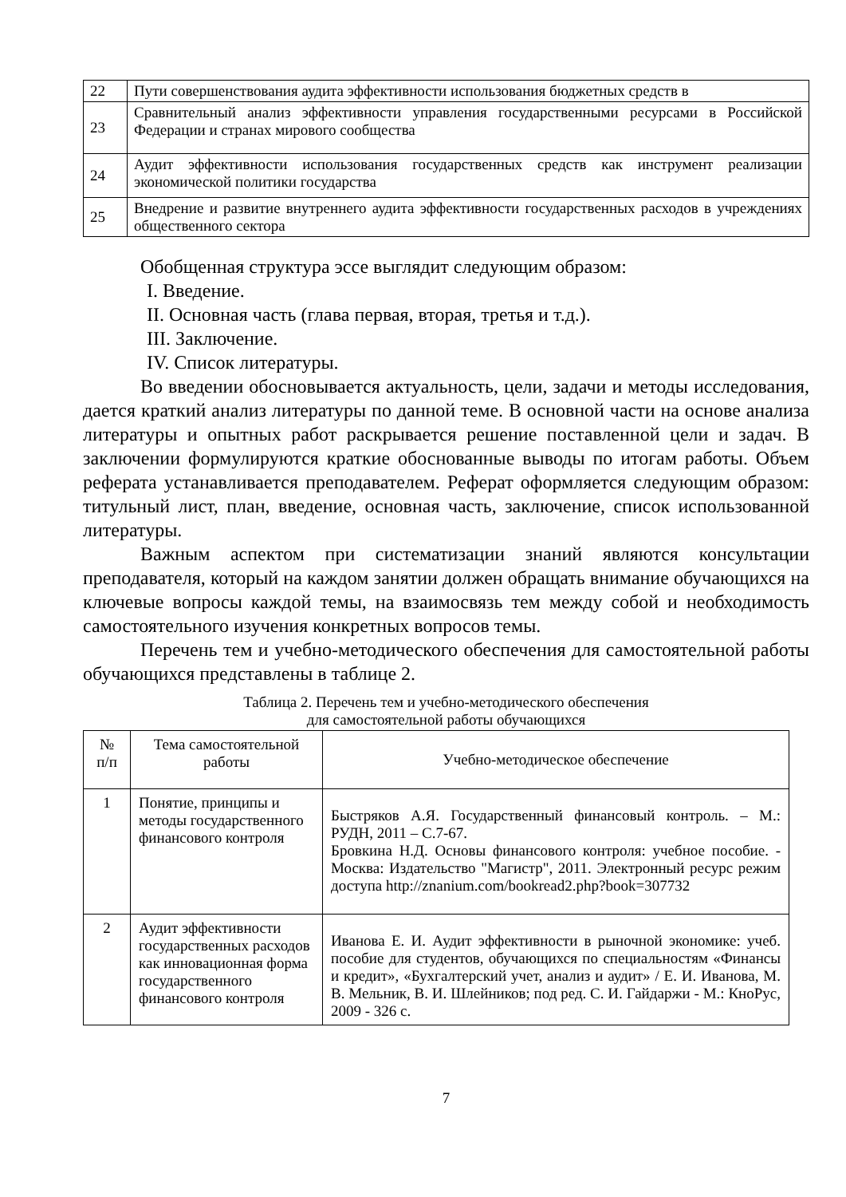| 22 | Пути совершенствования аудита эффективности использования бюджетных средств в |
| 23 | Сравнительный анализ эффективности управления государственными ресурсами в Российской Федерации и странах мирового сообщества |
| 24 | Аудит эффективности использования государственных средств как инструмент реализации экономической политики государства |
| 25 | Внедрение и развитие внутреннего аудита эффективности государственных расходов в учреждениях общественного сектора |
Обобщенная структура эссе выглядит следующим образом:
I. Введение.
II. Основная часть (глава первая, вторая, третья и т.д.).
III. Заключение.
IV. Список литературы.
Во введении обосновывается актуальность, цели, задачи и методы исследования, дается краткий анализ литературы по данной теме. В основной части на основе анализа литературы и опытных работ раскрывается решение поставленной цели и задач. В заключении формулируются краткие обоснованные выводы по итогам работы. Объем реферата устанавливается преподавателем. Реферат оформляется следующим образом: титульный лист, план, введение, основная часть, заключение, список использованной литературы.
Важным аспектом при систематизации знаний являются консультации преподавателя, который на каждом занятии должен обращать внимание обучающихся на ключевые вопросы каждой темы, на взаимосвязь тем между собой и необходимость самостоятельного изучения конкретных вопросов темы.
Перечень тем и учебно-методического обеспечения для самостоятельной работы обучающихся представлены в таблице 2.
Таблица 2. Перечень тем и учебно-методического обеспечения
для самостоятельной работы обучающихся
| № п/п | Тема самостоятельной работы | Учебно-методическое обеспечение |
| --- | --- | --- |
| 1 | Понятие, принципы и методы государственного финансового контроля | Быстряков А.Я. Государственный финансовый контроль. – М.: РУДН, 2011 – С.7-67. Бровкина Н.Д. Основы финансового контроля: учебное пособие. - Москва: Издательство "Магистр", 2011. Электронный ресурс режим доступа http://znanium.com/bookread2.php?book=307732 |
| 2 | Аудит эффективности государственных расходов как инновационная форма государственного финансового контроля | Иванова Е. И. Аудит эффективности в рыночной экономике: учеб. пособие для студентов, обучающихся по специальностям «Финансы и кредит», «Бухгалтерский учет, анализ и аудит» / Е. И. Иванова, М. В. Мельник, В. И. Шлейников; под ред. С. И. Гайдаржи - М.: КноРус, 2009 - 326 с. |
7